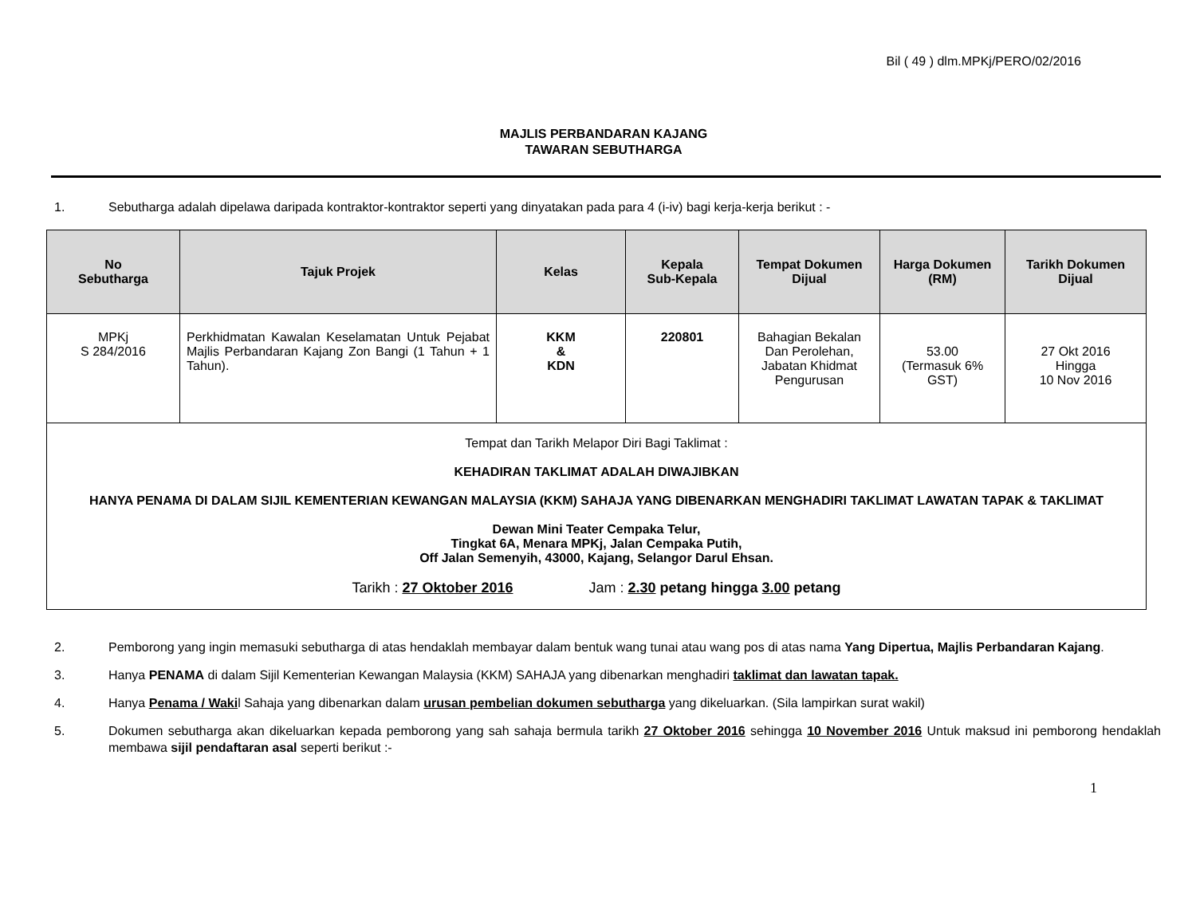Bil ( 49 ) dlm.MPKj/PERO/02/2016
MAJLIS PERBANDARAN KAJANG
TAWARAN SEBUTHARGA
1. Sebutharga adalah dipelawa daripada kontraktor-kontraktor seperti yang dinyatakan pada para 4 (i-iv) bagi kerja-kerja berikut : -
| No Sebutharga | Tajuk Projek | Kelas | Kepala Sub-Kepala | Tempat Dokumen Dijual | Harga Dokumen (RM) | Tarikh Dokumen Dijual |
| --- | --- | --- | --- | --- | --- | --- |
| MPKj S 284/2016 | Perkhidmatan Kawalan Keselamatan Untuk Pejabat Majlis Perbandaran Kajang Zon Bangi (1 Tahun + 1 Tahun). | KKM & KDN | 220801 | Bahagian Bekalan Dan Perolehan, Jabatan Khidmat Pengurusan | 53.00 (Termasuk 6% GST) | 27 Okt 2016 Hingga 10 Nov 2016 |
| Tempat dan Tarikh Melapor Diri Bagi Taklimat : KEHADIRAN TAKLIMAT ADALAH DIWAJIBKAN HANYA PENAMA DI DALAM SIJIL KEMENTERIAN KEWANGAN MALAYSIA (KKM) SAHAJA YANG DIBENARKAN MENGHADIRI TAKLIMAT LAWATAN TAPAK & TAKLIMAT Dewan Mini Teater Cempaka Telur, Tingkat 6A, Menara MPKj, Jalan Cempaka Putih, Off Jalan Semenyih, 43000, Kajang, Selangor Darul Ehsan. Tarikh : 27 Oktober 2016 Jam : 2.30 petang hingga 3.00 petang | | | | | | |
2. Pemborong yang ingin memasuki sebutharga di atas hendaklah membayar dalam bentuk wang tunai atau wang pos di atas nama Yang Dipertua, Majlis Perbandaran Kajang.
3. Hanya PENAMA di dalam Sijil Kementerian Kewangan Malaysia (KKM) SAHAJA yang dibenarkan menghadiri taklimat dan lawatan tapak.
4. Hanya Penama / Wakil Sahaja yang dibenarkan dalam urusan pembelian dokumen sebutharga yang dikeluarkan. (Sila lampirkan surat wakil)
5. Dokumen sebutharga akan dikeluarkan kepada pemborong yang sah sahaja bermula tarikh 27 Oktober 2016 sehingga 10 November 2016 Untuk maksud ini pemborong hendaklah membawa sijil pendaftaran asal seperti berikut :-
1